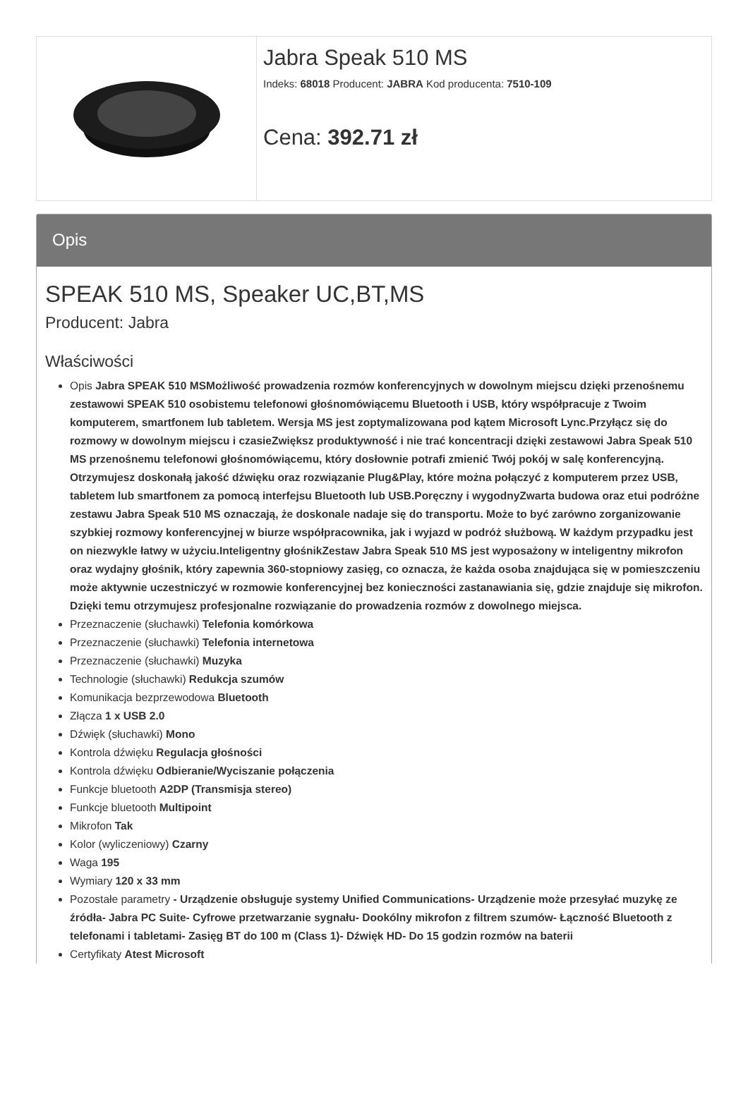Jabra Speak 510 MS
Indeks: 68018 Producent: JABRA Kod producenta: 7510-109
Cena: 392.71 zł
Opis
SPEAK 510 MS, Speaker UC,BT,MS
Producent: Jabra
Właściwości
Opis Jabra SPEAK 510 MSMożliwość prowadzenia rozmów konferencyjnych w dowolnym miejscu dzięki przenośnemu zestawowi SPEAK 510 osobistemu telefonowi głośnomówiącemu Bluetooth i USB, który współpracuje z Twoim komputerem, smartfonem lub tabletem. Wersja MS jest zoptymalizowana pod kątem Microsoft Lync.Przyłącz się do rozmowy w dowolnym miejscu i czasieZwiększ produktywność i nie trać koncentracji dzięki zestawowi Jabra Speak 510 MS przenośnemu telefonowi głośnomówiącemu, który dosłownie potrafi zmienić Twój pokój w salę konferencyjną. Otrzymujesz doskonałą jakość dźwięku oraz rozwiązanie Plug&Play, które można połączyć z komputerem przez USB, tabletem lub smartfonem za pomocą interfejsu Bluetooth lub USB.Poręczny i wygodnyZwarta budowa oraz etui podróżne zestawu Jabra Speak 510 MS oznaczają, że doskonale nadaje się do transportu. Może to być zarówno zorganizowanie szybkiej rozmowy konferencyjnej w biurze współpracownika, jak i wyjazd w podróż służbową. W każdym przypadku jest on niezwykle łatwy w użyciu.Inteligentny głośnikZestaw Jabra Speak 510 MS jest wyposażony w inteligentny mikrofon oraz wydajny głośnik, który zapewnia 360-stopniowy zasięg, co oznacza, że każda osoba znajdująca się w pomieszczeniu może aktywnie uczestniczyć w rozmowie konferencyjnej bez konieczności zastanawiania się, gdzie znajduje się mikrofon. Dzięki temu otrzymujesz profesjonalne rozwiązanie do prowadzenia rozmów z dowolnego miejsca.
Przeznaczenie (słuchawki) Telefonia komórkowa
Przeznaczenie (słuchawki) Telefonia internetowa
Przeznaczenie (słuchawki) Muzyka
Technologie (słuchawki) Redukcja szumów
Komunikacja bezprzewodowa Bluetooth
Złącza 1 x USB 2.0
Dźwięk (słuchawki) Mono
Kontrola dźwięku Regulacja głośności
Kontrola dźwięku Odbieranie/Wyciszanie połączenia
Funkcje bluetooth A2DP (Transmisja stereo)
Funkcje bluetooth Multipoint
Mikrofon Tak
Kolor (wyliczeniowy) Czarny
Waga 195
Wymiary 120 x 33 mm
Pozostałe parametry - Urządzenie obsługuje systemy Unified Communications- Urządzenie może przesyłać muzykę ze źródła- Jabra PC Suite- Cyfrowe przetwarzanie sygnału- Dookólny mikrofon z filtrem szumów- Łączność Bluetooth z telefonami i tabletami- Zasięg BT do 100 m (Class 1)- Dźwięk HD- Do 15 godzin rozmów na baterii
Certyfikaty Atest Microsoft